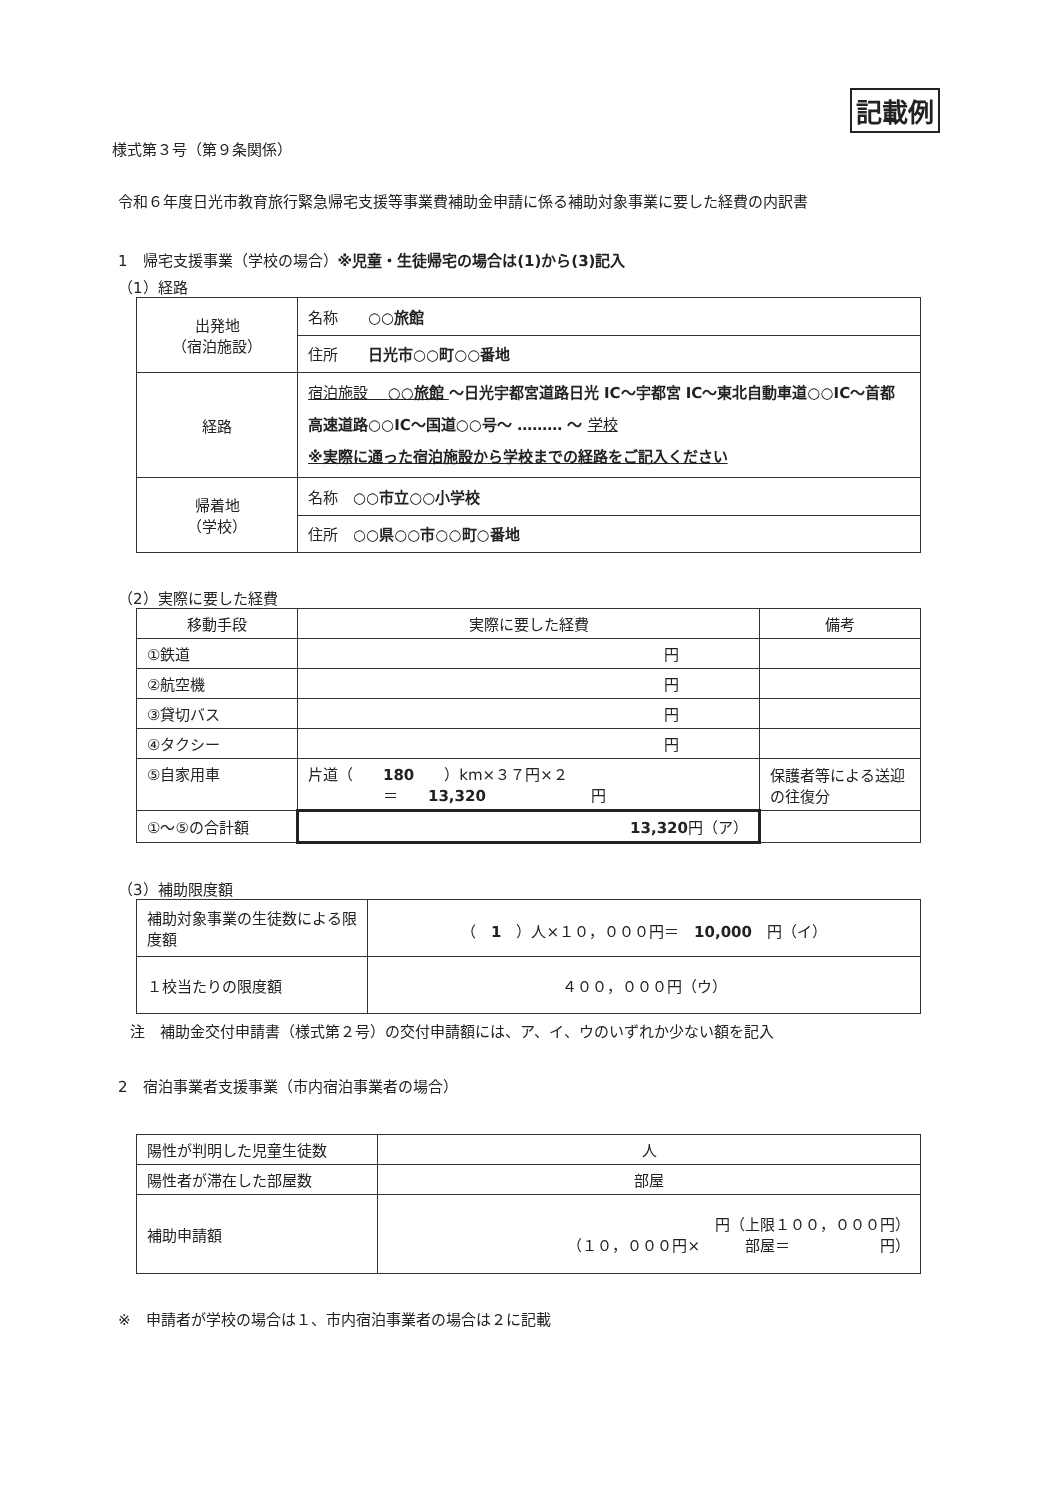記載例
様式第３号（第９条関係）
令和６年度日光市教育旅行緊急帰宅支援等事業費補助金申請に係る補助対象事業に要した経費の内訳書
1　帰宅支援事業（学校の場合）※児童・生徒帰宅の場合は(1)から(3)記入
（1）経路
| 出発地 （宿泊施設） | 名称 ○○旅館 |
| | 住所 日光市○○町○○番地 |
| 経路 | 宿泊施設 ○○旅館 ～日光宇都宮道路日光 IC～宇都宮 IC～東北自動車道○○IC～首都高速道路○○IC～国道○○号～ ……… ～ 学校 ※実際に通った宿泊施設から学校までの経路をご記入ください |
| 帰着地 （学校） | 名称 ○○市立○○小学校 |
| | 住所 ○○県○○市○○町○番地 |
（2）実際に要した経費
| 移動手段 | 実際に要した経費 | 備考 |
| --- | --- | --- |
| ①鉄道 | 円 | |
| ②航空機 | 円 | |
| ③貸切バス | 円 | |
| ④タクシー | 円 | |
| ⑤自家用車 | 片道（ 180 ）km×３７円×２ ＝ 13,320 円 | 保護者等による送迎の往復分 |
| ①～⑤の合計額 | 13,320 円（ア） | |
（3）補助限度額
| 補助対象事業の生徒数による限度額 | （ 1 ）人×１０，０００円＝ 10,000 円（イ） |
| １校当たりの限度額 | ４００，０００円（ウ） |
注　補助金交付申請書（様式第２号）の交付申請額には、ア、イ、ウのいずれか少ない額を記入
2　宿泊事業者支援事業（市内宿泊事業者の場合）
| 陽性が判明した児童生徒数 | 人 |
| 陽性者が滞在した部屋数 | 部屋 |
| 補助申請額 | 円（上限１００，０００円） （１０，０００円× 部屋＝ 円） |
※　申請者が学校の場合は１、市内宿泊事業者の場合は２に記載